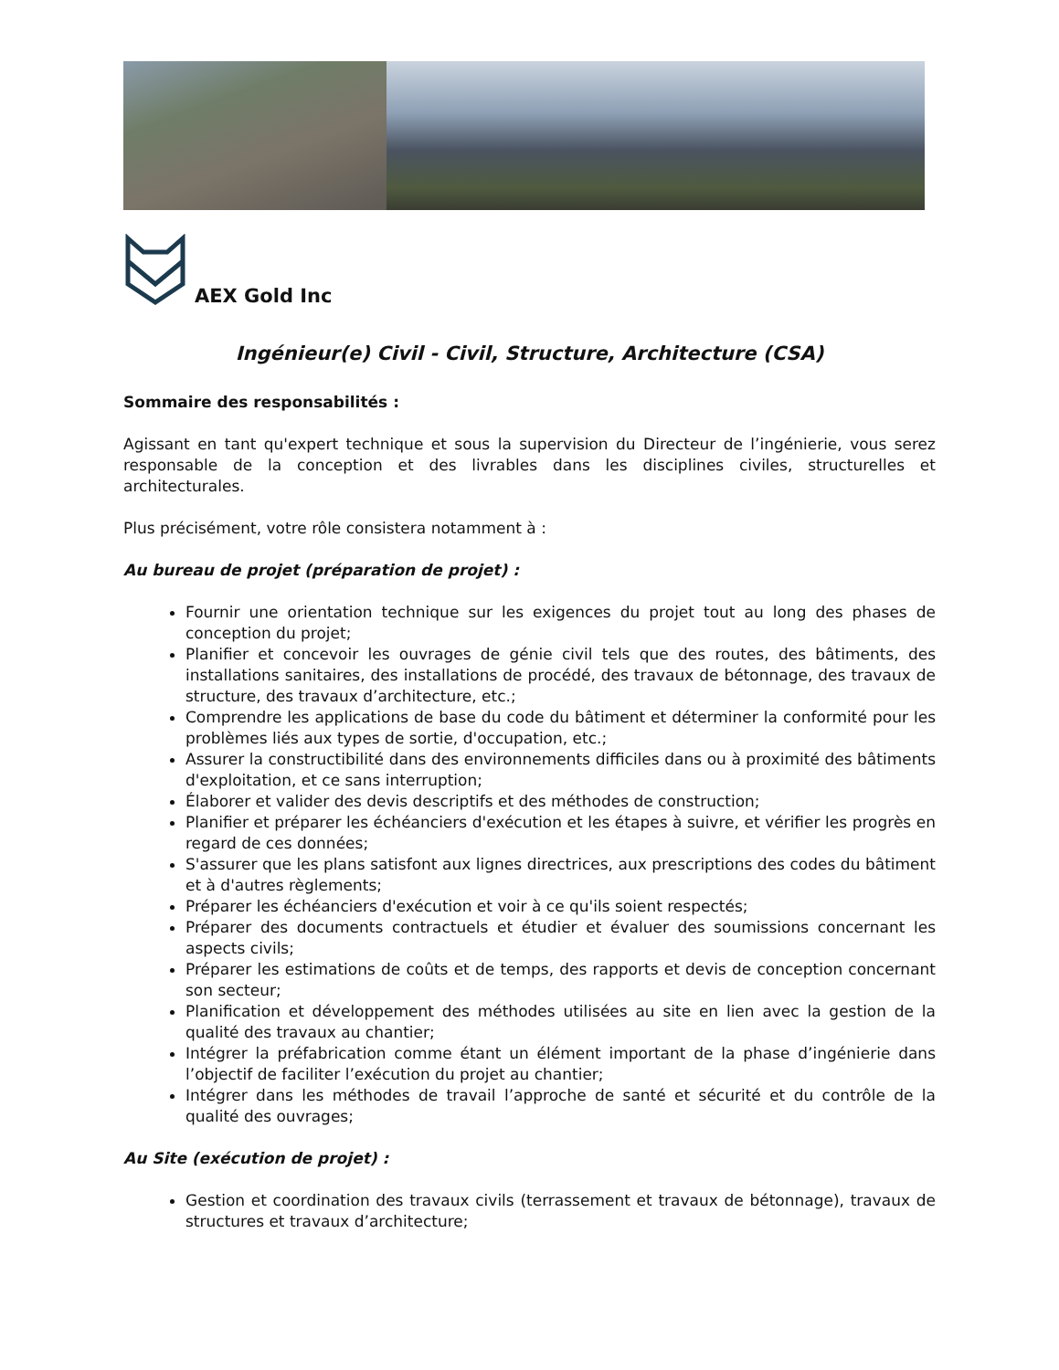AEX Gold Inc
Ingénieur(e) Civil - Civil, Structure, Architecture (CSA)
Sommaire des responsabilités :
Agissant en tant qu'expert technique et sous la supervision du Directeur de l’ingénierie, vous serez responsable de la conception et des livrables dans les disciplines civiles, structurelles et architecturales.
Plus précisément, votre rôle consistera notamment à :
Au bureau de projet (préparation de projet) :
Fournir une orientation technique sur les exigences du projet tout au long des phases de conception du projet;
Planifier et concevoir les ouvrages de génie civil tels que des routes, des bâtiments, des installations sanitaires, des installations de procédé, des travaux de bétonnage, des travaux de structure, des travaux d’architecture, etc.;
Comprendre les applications de base du code du bâtiment et déterminer la conformité pour les problèmes liés aux types de sortie, d'occupation, etc.;
Assurer la constructibilité dans des environnements difficiles dans ou à proximité des bâtiments d'exploitation, et ce sans interruption;
Élaborer et valider des devis descriptifs et des méthodes de construction;
Planifier et préparer les échéanciers d'exécution et les étapes à suivre, et vérifier les progrès en regard de ces données;
S'assurer que les plans satisfont aux lignes directrices, aux prescriptions des codes du bâtiment et à d'autres règlements;
Préparer les échéanciers d'exécution et voir à ce qu'ils soient respectés;
Préparer des documents contractuels et étudier et évaluer des soumissions concernant les aspects civils;
Préparer les estimations de coûts et de temps, des rapports et devis de conception concernant son secteur;
Planification et développement des méthodes utilisées au site en lien avec la gestion de la qualité des travaux au chantier;
Intégrer la préfabrication comme étant un élément important de la phase d’ingénierie dans l’objectif de faciliter l’exécution du projet au chantier;
Intégrer dans les méthodes de travail l’approche de santé et sécurité et du contrôle de la qualité des ouvrages;
Au Site (exécution de projet) :
Gestion et coordination des travaux civils (terrassement et travaux de bétonnage), travaux de structures et travaux d’architecture;